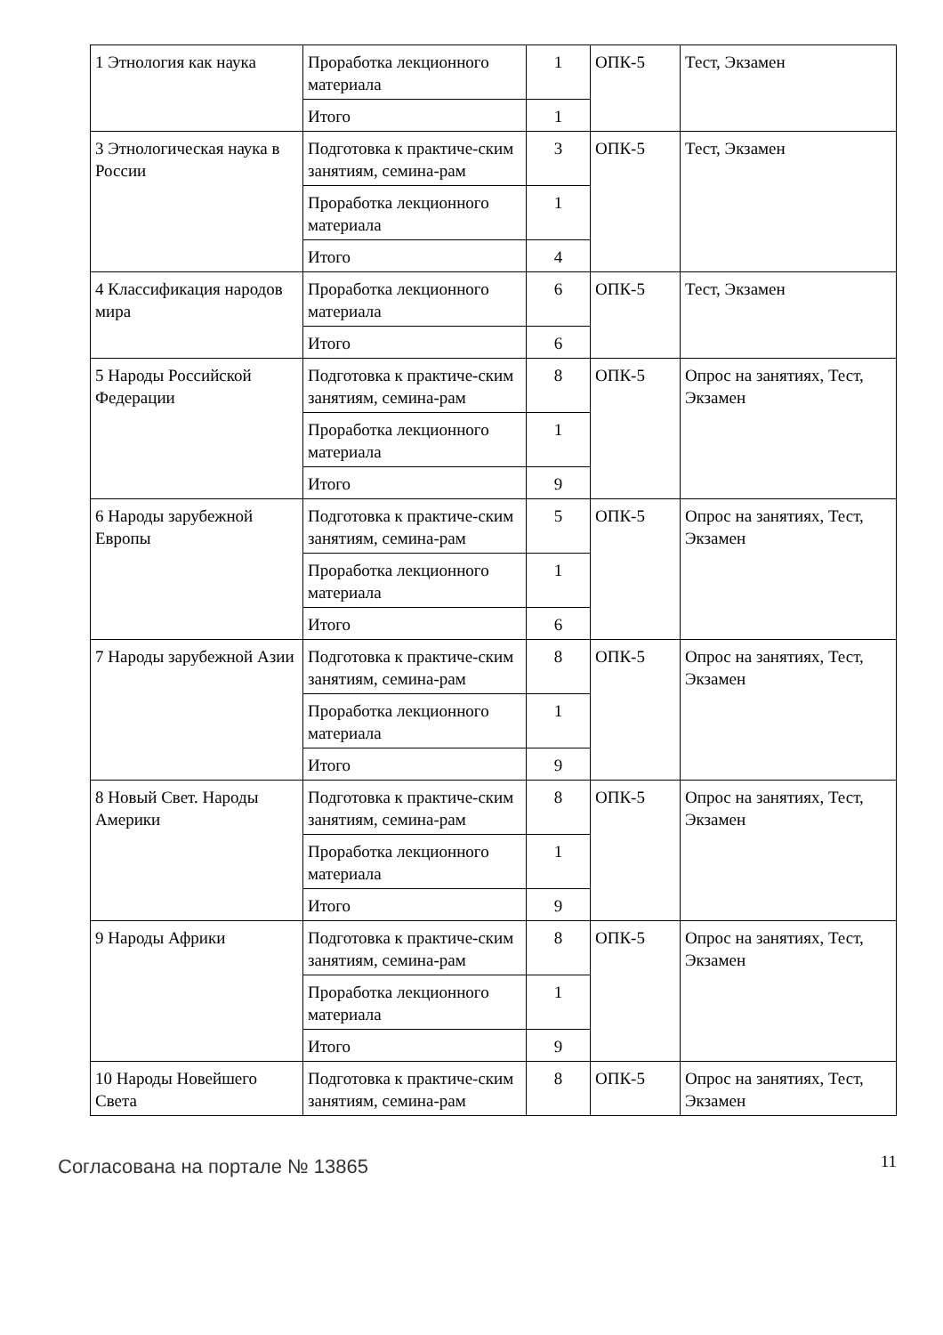| 1 Этнология как наука | Проработка лекционного материала | 1 | ОПК-5 | Тест, Экзамен |
| | Итого | 1 | | |
| 3 Этнологическая наука в России | Подготовка к практиче-ским занятиям, семина-рам | 3 | ОПК-5 | Тест, Экзамен |
| | Проработка лекционного материала | 1 | | |
| | Итого | 4 | | |
| 4 Классификация народов мира | Проработка лекционного материала | 6 | ОПК-5 | Тест, Экзамен |
| | Итого | 6 | | |
| 5 Народы Российской Федерации | Подготовка к практиче-ским занятиям, семина-рам | 8 | ОПК-5 | Опрос на занятиях, Тест, Экзамен |
| | Проработка лекционного материала | 1 | | |
| | Итого | 9 | | |
| 6 Народы зарубежной Европы | Подготовка к практиче-ским занятиям, семина-рам | 5 | ОПК-5 | Опрос на занятиях, Тест, Экзамен |
| | Проработка лекционного материала | 1 | | |
| | Итого | 6 | | |
| 7 Народы зарубежной Азии | Подготовка к практиче-ским занятиям, семина-рам | 8 | ОПК-5 | Опрос на занятиях, Тест, Экзамен |
| | Проработка лекционного материала | 1 | | |
| | Итого | 9 | | |
| 8 Новый Свет. Народы Америки | Подготовка к практиче-ским занятиям, семина-рам | 8 | ОПК-5 | Опрос на занятиях, Тест, Экзамен |
| | Проработка лекционного материала | 1 | | |
| | Итого | 9 | | |
| 9 Народы Африки | Подготовка к практиче-ским занятиям, семина-рам | 8 | ОПК-5 | Опрос на занятиях, Тест, Экзамен |
| | Проработка лекционного материала | 1 | | |
| | Итого | 9 | | |
| 10 Народы Новейшего Света | Подготовка к практиче-ским занятиям, семина-рам | 8 | ОПК-5 | Опрос на занятиях, Тест, Экзамен |
Согласована на портале № 13865
11